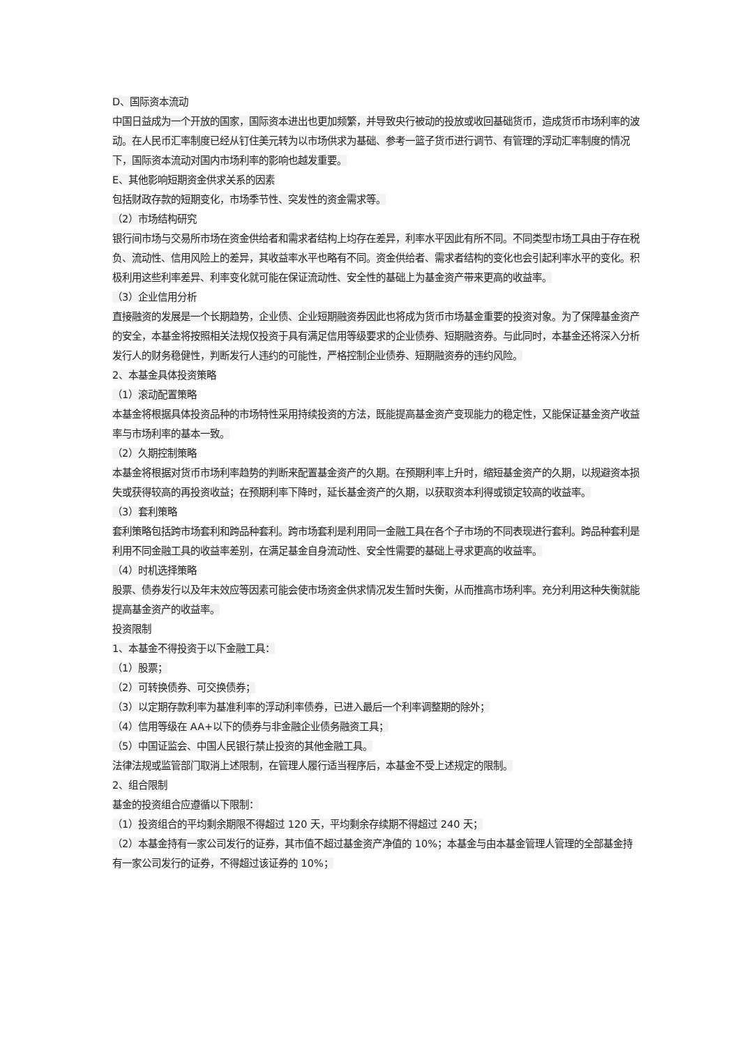D、国际资本流动
中国日益成为一个开放的国家，国际资本进出也更加频繁，并导致央行被动的投放或收回基础货币，造成货币市场利率的波动。在人民币汇率制度已经从钉住美元转为以市场供求为基础、参考一篮子货币进行调节、有管理的浮动汇率制度的情况下，国际资本流动对国内市场利率的影响也越发重要。
E、其他影响短期资金供求关系的因素
包括财政存款的短期变化，市场季节性、突发性的资金需求等。
（2）市场结构研究
银行间市场与交易所市场在资金供给者和需求者结构上均存在差异，利率水平因此有所不同。不同类型市场工具由于存在税负、流动性、信用风险上的差异，其收益率水平也略有不同。资金供给者、需求者结构的变化也会引起利率水平的变化。积极利用这些利率差异、利率变化就可能在保证流动性、安全性的基础上为基金资产带来更高的收益率。
（3）企业信用分析
直接融资的发展是一个长期趋势，企业债、企业短期融资券因此也将成为货币市场基金重要的投资对象。为了保障基金资产的安全，本基金将按照相关法规仅投资于具有满足信用等级要求的企业债券、短期融资券。与此同时，本基金还将深入分析发行人的财务稳健性，判断发行人违约的可能性，严格控制企业债券、短期融资券的违约风险。
2、本基金具体投资策略
（1）滚动配置策略
本基金将根据具体投资品种的市场特性采用持续投资的方法，既能提高基金资产变现能力的稳定性，又能保证基金资产收益率与市场利率的基本一致。
（2）久期控制策略
本基金将根据对货币市场利率趋势的判断来配置基金资产的久期。在预期利率上升时，缩短基金资产的久期，以规避资本损失或获得较高的再投资收益；在预期利率下降时，延长基金资产的久期，以获取资本利得或锁定较高的收益率。
（3）套利策略
套利策略包括跨市场套利和跨品种套利。跨市场套利是利用同一金融工具在各个子市场的不同表现进行套利。跨品种套利是利用不同金融工具的收益率差别，在满足基金自身流动性、安全性需要的基础上寻求更高的收益率。
（4）时机选择策略
股票、债券发行以及年末效应等因素可能会使市场资金供求情况发生暂时失衡，从而推高市场利率。充分利用这种失衡就能提高基金资产的收益率。
投资限制
1、本基金不得投资于以下金融工具：
（1）股票；
（2）可转换债券、可交换债券；
（3）以定期存款利率为基准利率的浮动利率债券，已进入最后一个利率调整期的除外；
（4）信用等级在 AA+以下的债券与非金融企业债务融资工具；
（5）中国证监会、中国人民银行禁止投资的其他金融工具。
法律法规或监管部门取消上述限制，在管理人履行适当程序后，本基金不受上述规定的限制。
2、组合限制
基金的投资组合应遵循以下限制：
（1）投资组合的平均剩余期限不得超过 120 天，平均剩余存续期不得超过 240 天；
（2）本基金持有一家公司发行的证券，其市值不超过基金资产净值的 10%；本基金与由本基金管理人管理的全部基金持有一家公司发行的证券，不得超过该证券的 10%；